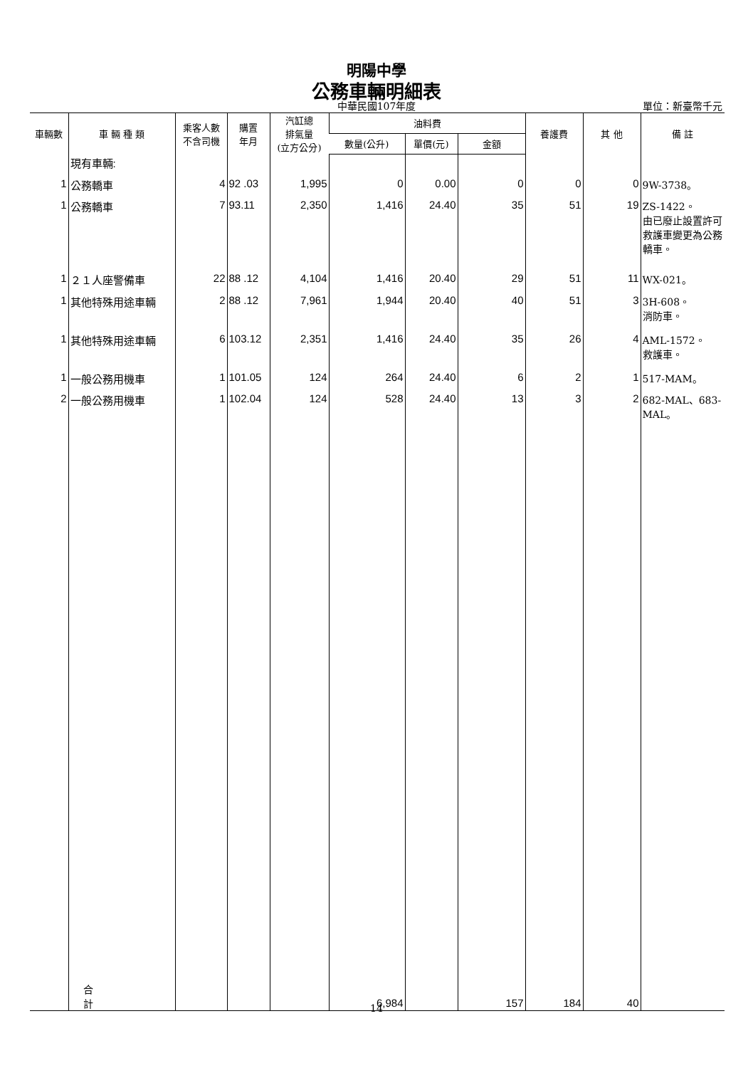明陽中學
公務車輛明細表
中華民國107年度 單位：新臺幣千元
| 車輛數 | 車 輛 種 類 | 乘客人數 不含司機 | 購置 年月 | 汽缸總 排氣量 (立方公分) | 油料費 | | | 養護費 | 其 他 | 備 註 |
| --- | --- | --- | --- | --- | --- | --- | --- | --- | --- | --- |
| | | | | | 數量(公升) | 單價(元) | 金額 | | | |
| | 現有車輛: | | | | | | | | | |
| 1 | 公務轎車 | 4 | 92 .03 | 1,995 | 0 | 0.00 | 0 | 0 | 0 | 9W-3738。 |
| 1 | 公務轎車 | 7 | 93.11 | 2,350 | 1,416 | 24.40 | 35 | 51 | 19 | ZS-1422。 由已廢止設置許可救護車變更為公務轎車。 |
| 1 | ２１人座警備車 | 22 | 88 .12 | 4,104 | 1,416 | 20.40 | 29 | 51 | 11 | WX-021。 |
| 1 | 其他特殊用途車輛 | 2 | 88 .12 | 7,961 | 1,944 | 20.40 | 40 | 51 | 3 | 3H-608。 消防車。 |
| 1 | 其他特殊用途車輛 | 6 | 103.12 | 2,351 | 1,416 | 24.40 | 35 | 26 | 4 | AML-1572。 救護車。 |
| 1 | 一般公務用機車 | 1 | 101.05 | 124 | 264 | 24.40 | 6 | 2 | 1 | 517-MAM。 |
| 2 | 一般公務用機車 | 1 | 102.04 | 124 | 528 | 24.40 | 13 | 3 | 2 | 682-MAL、683-MAL。 |
| | 合 計 | | | | 6,984 | | 157 | 184 | 40 | |
14